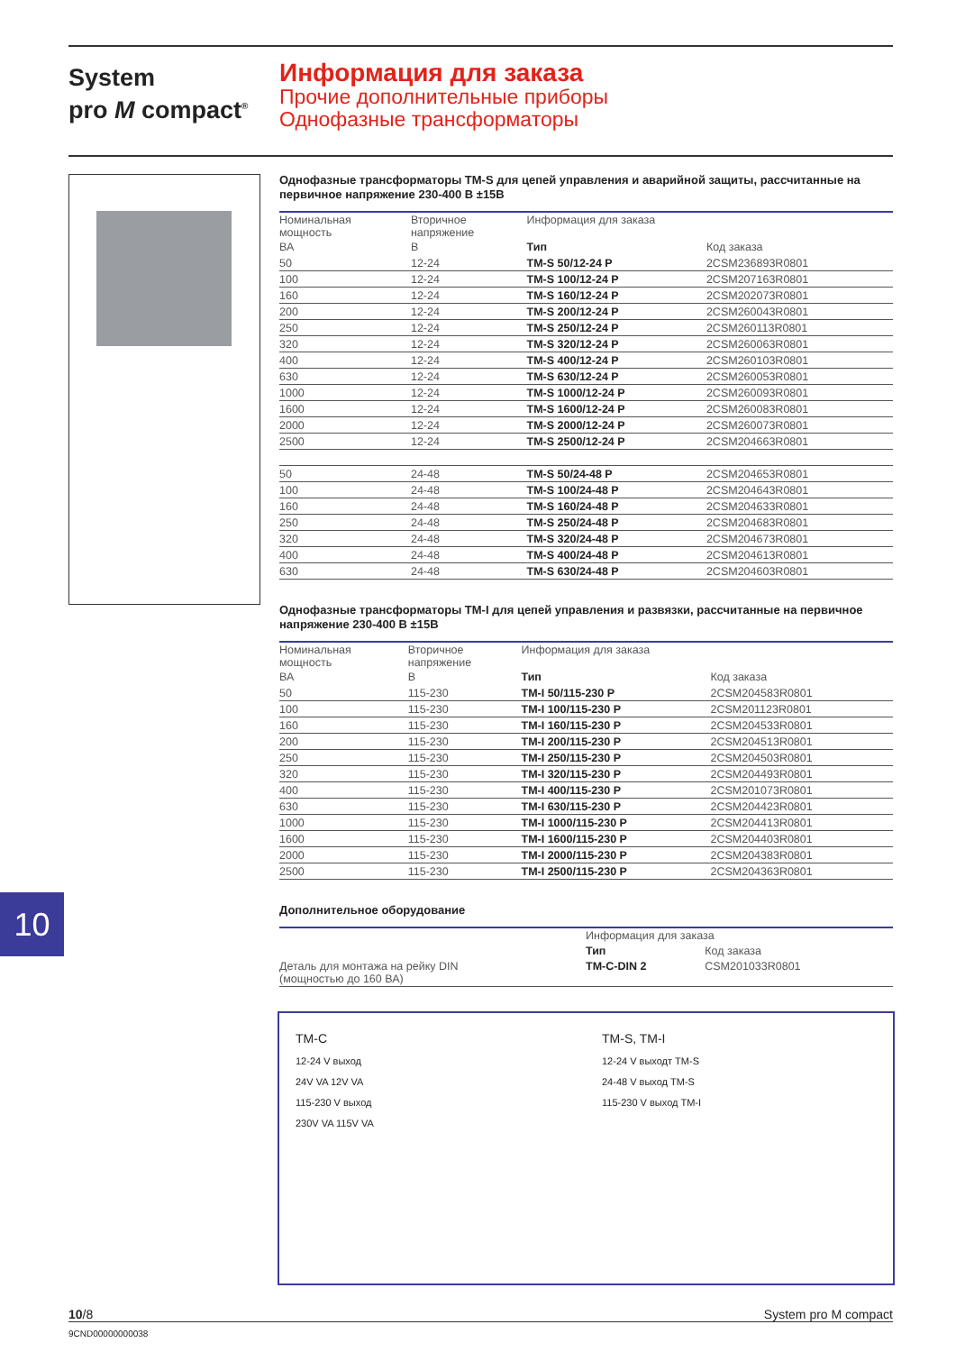System
pro M compact<sup>®</sup>
Информация для заказа
Прочие дополнительные приборы
Однофазные трансформаторы
Однофазные трансформаторы TM-S для цепей управления и аварийной защиты, рассчитанные на первичное напряжение 230-400 В ±15В
| Номинальная мощность | Вторичное напряжение | Информация для заказа | |
| --- | --- | --- | --- |
| ВА | В | Тип | Код заказа |
| 50 | 12-24 | TM-S 50/12-24 P | 2CSM236893R0801 |
| 100 | 12-24 | TM-S 100/12-24 P | 2CSM207163R0801 |
| 160 | 12-24 | TM-S 160/12-24 P | 2CSM202073R0801 |
| 200 | 12-24 | TM-S 200/12-24 P | 2CSM260043R0801 |
| 250 | 12-24 | TM-S 250/12-24 P | 2CSM260113R0801 |
| 320 | 12-24 | TM-S 320/12-24 P | 2CSM260063R0801 |
| 400 | 12-24 | TM-S 400/12-24 P | 2CSM260103R0801 |
| 630 | 12-24 | TM-S 630/12-24 P | 2CSM260053R0801 |
| 1000 | 12-24 | TM-S 1000/12-24 P | 2CSM260093R0801 |
| 1600 | 12-24 | TM-S 1600/12-24 P | 2CSM260083R0801 |
| 2000 | 12-24 | TM-S 2000/12-24 P | 2CSM260073R0801 |
| 2500 | 12-24 | TM-S 2500/12-24 P | 2CSM204663R0801 |
| 50 | 24-48 | TM-S 50/24-48 P | 2CSM204653R0801 |
| 100 | 24-48 | TM-S 100/24-48 P | 2CSM204643R0801 |
| 160 | 24-48 | TM-S 160/24-48 P | 2CSM204633R0801 |
| 250 | 24-48 | TM-S 250/24-48 P | 2CSM204683R0801 |
| 320 | 24-48 | TM-S 320/24-48 P | 2CSM204673R0801 |
| 400 | 24-48 | TM-S 400/24-48 P | 2CSM204613R0801 |
| 630 | 24-48 | TM-S 630/24-48 P | 2CSM204603R0801 |
Однофазные трансформаторы TM-I для цепей управления и развязки, рассчитанные на первичное напряжение 230-400 В ±15В
| Номинальная мощность | Вторичное напряжение | Информация для заказа | |
| --- | --- | --- | --- |
| ВА | В | Тип | Код заказа |
| 50 | 115-230 | TM-I 50/115-230 P | 2CSM204583R0801 |
| 100 | 115-230 | TM-I 100/115-230 P | 2CSM201123R0801 |
| 160 | 115-230 | TM-I 160/115-230 P | 2CSM204533R0801 |
| 200 | 115-230 | TM-I 200/115-230 P | 2CSM204513R0801 |
| 250 | 115-230 | TM-I 250/115-230 P | 2CSM204503R0801 |
| 320 | 115-230 | TM-I 320/115-230 P | 2CSM204493R0801 |
| 400 | 115-230 | TM-I 400/115-230 P | 2CSM201073R0801 |
| 630 | 115-230 | TM-I 630/115-230 P | 2CSM204423R0801 |
| 1000 | 115-230 | TM-I 1000/115-230 P | 2CSM204413R0801 |
| 1600 | 115-230 | TM-I 1600/115-230 P | 2CSM204403R0801 |
| 2000 | 115-230 | TM-I 2000/115-230 P | 2CSM204383R0801 |
| 2500 | 115-230 | TM-I 2500/115-230 P | 2CSM204363R0801 |
Дополнительное оборудование
| | Информация для заказа | |
| --- | --- | --- |
| | Тип | Код заказа |
| Деталь для монтажа на рейку DIN (мощностью до 160 ВА) | TM-C-DIN 2 | CSM201033R0801 |
10
TM-C
12-24 V выход
24V VA 12V VA
115-230 V выход
230V VA 115V VA
TM-S, TM-I
12-24 V выходт TM-S
24-48 V выход TM-S
115-230 V выход TM-I
10/8 System pro M compact
9CND00000000038